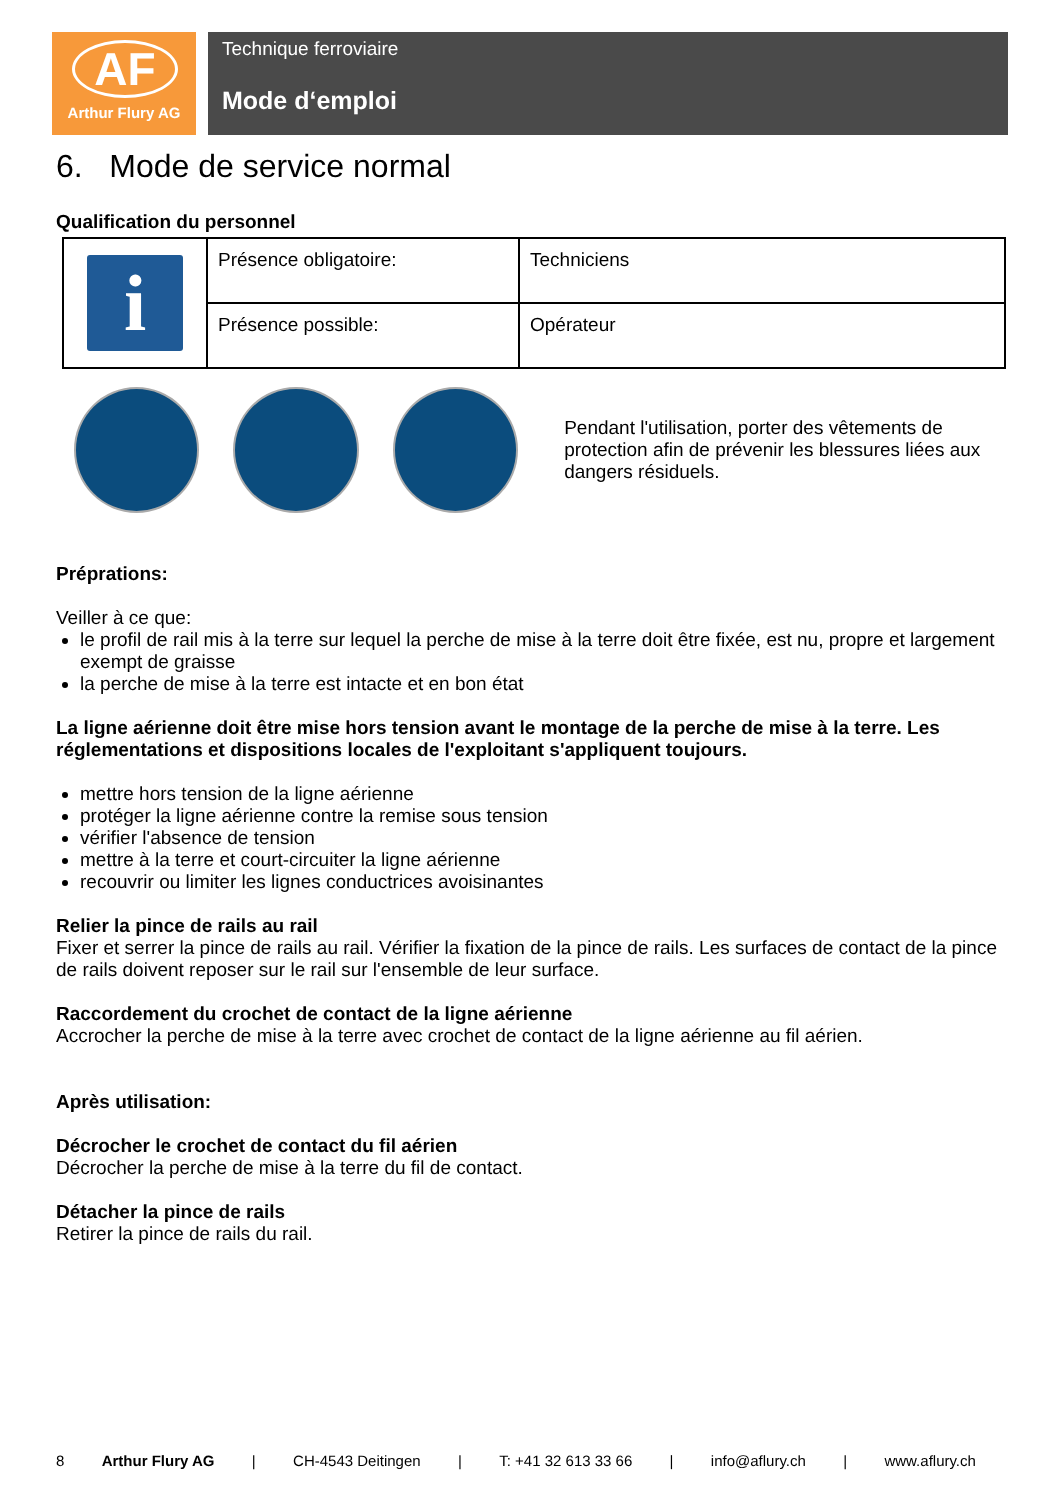AF
Arthur Flury AG
Technique ferroviaire
Mode d‘emploi
6. Mode de service normal
Qualification du personnel
| i | Présence obligatoire: | Techniciens |
| | Présence possible: | Opérateur |
Pendant l'utilisation, porter des vêtements de protection afin de prévenir les blessures liées aux dangers résiduels.
Préprations:
Veiller à ce que:
le profil de rail mis à la terre sur lequel la perche de mise à la terre doit être fixée, est nu, propre et largement exempt de graisse
la perche de mise à la terre est intacte et en bon état
La ligne aérienne doit être mise hors tension avant le montage de la perche de mise à la terre. Les réglementations et dispositions locales de l'exploitant s'appliquent toujours.
mettre hors tension de la ligne aérienne
protéger la ligne aérienne contre la remise sous tension
vérifier l'absence de tension
mettre à la terre et court-circuiter la ligne aérienne
recouvrir ou limiter les lignes conductrices avoisinantes
Relier la pince de rails au rail
Fixer et serrer la pince de rails au rail. Vérifier la fixation de la pince de rails. Les surfaces de contact de la pince de rails doivent reposer sur le rail sur l'ensemble de leur surface.
Raccordement du crochet de contact de la ligne aérienne
Accrocher la perche de mise à la terre avec crochet de contact de la ligne aérienne au fil aérien.
Après utilisation:
Décrocher le crochet de contact du fil aérien
Décrocher la perche de mise à la terre du fil de contact.
Détacher la pince de rails
Retirer la pince de rails du rail.
8 Arthur Flury AG | CH-4543 Deitingen | T: +41 32 613 33 66 | info@aflury.ch | www.aflury.ch